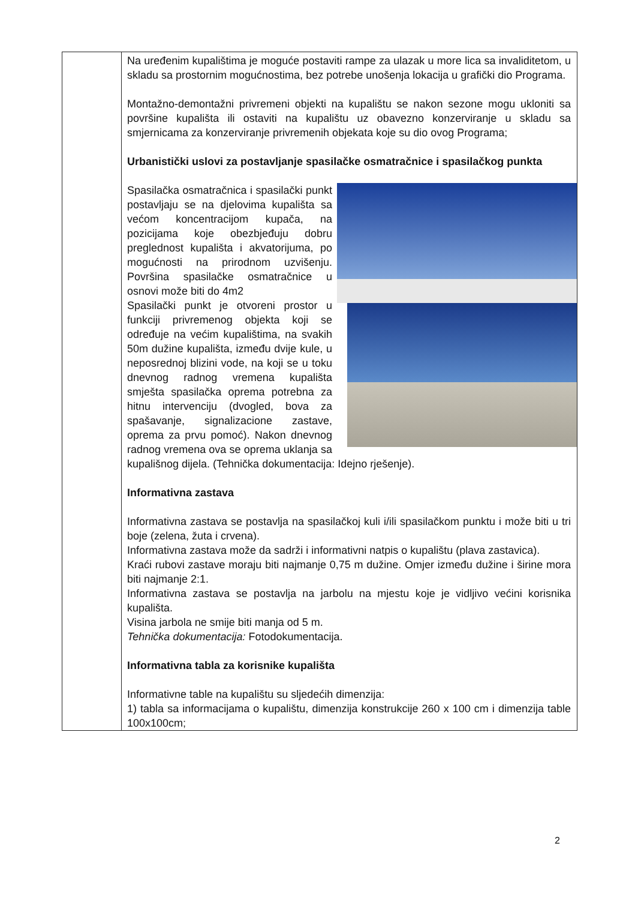| | Na uređenim kupalištima je moguće postaviti rampe za ulazak u more lica sa invaliditetom, u skladu sa prostornim mogućnostima, bez potrebe unošenja lokacija u grafički dio Programa. Montažno-demontažni privremeni objekti na kupalištu se nakon sezone mogu ukloniti sa površine kupališta ili ostaviti na kupalištu uz obavezno konzerviranje u skladu sa smjernicama za konzerviranje privremenih objekata koje su dio ovog Programa; Urbanistički uslovi za postavljanje spasilačke osmatračnice i spasilačkog punkta Spasilačka osmatračnica i spasilački punkt postavljaju se na djelovima kupališta sa većom koncentracijom kupača, na pozicijama koje obezbjeđuju dobru preglednost kupališta i akvatorijuma, po mogućnosti na prirodnom uzvišenju. Površina spasilačke osmatračnice u osnovi može biti do 4m2 Spasilački punkt je otvoreni prostor u funkciji privremenog objekta koji se određuje na većim kupalištima, na svakih 50m dužine kupališta, između dvije kule, u neposrednoj blizini vode, na koji se u toku dnevnog radnog vremena kupališta smješta spasilačka oprema potrebna za hitnu intervenciju (dvogled, bova za spašavanje, signalizacione zastave, oprema za prvu pomoć). Nakon dnevnog radnog vremena ova se oprema uklanja sa kupališnog dijela. (Tehnička dokumentacija: Idejno rješenje). Informativna zastava Informativna zastava se postavlja na spasilačkoj kuli i/ili spasilačkom punktu i može biti u tri boje (zelena, žuta i crvena). Informativna zastava može da sadrži i informativni natpis o kupalištu (plava zastavica). Kraći rubovi zastave moraju biti najmanje 0,75 m dužine. Omjer između dužine i širine mora biti najmanje 2:1. Informativna zastava se postavlja na jarbolu na mjestu koje je vidljivo većini korisnika kupališta. Visina jarbola ne smije biti manja od 5 m. Tehnička dokumentacija: Fotodokumentacija. Informativna tabla za korisnike kupališta Informativne table na kupalištu su sljedećih dimenzija: 1) tabla sa informacijama o kupalištu, dimenzija konstrukcije 260 x 100 cm i dimenzija table 100x100cm; |
2